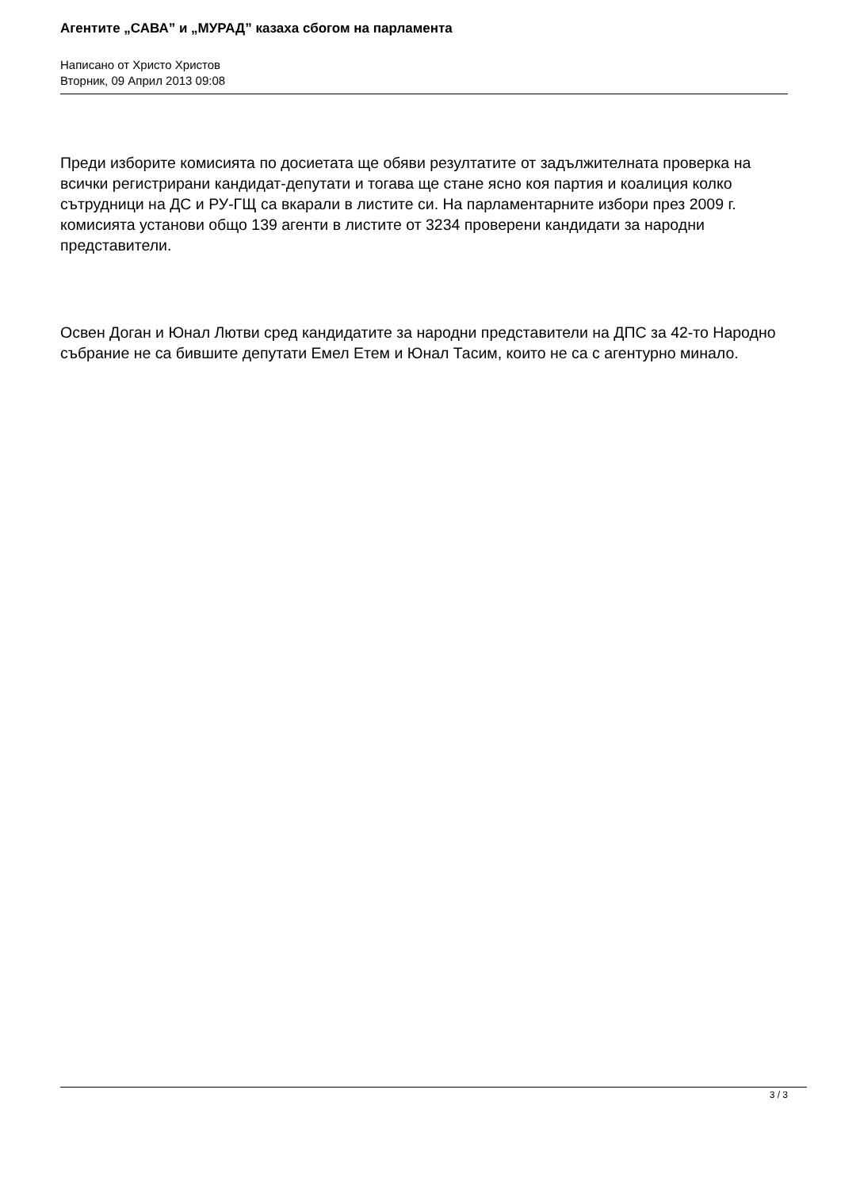Агентите „САВА” и „МУРАД” казаха сбогом на парламента
Написано от Христо Христов
Вторник, 09 Април 2013 09:08
Преди изборите комисията по досиетата ще обяви резултатите от задължителната проверка на всички регистрирани кандидат-депутати и тогава ще стане ясно коя партия и коалиция колко сътрудници на ДС и РУ-ГЩ са вкарали в листите си. На парламентарните избори през 2009 г. комисията установи общо 139 агенти в листите от 3234 проверени кандидати за народни представители.
Освен Доган и Юнал Лютви сред кандидатите за народни представители на ДПС за 42-то Народно събрание не са бившите депутати Емел Етем и Юнал Тасим, които не са с агентурно минало.
3 / 3